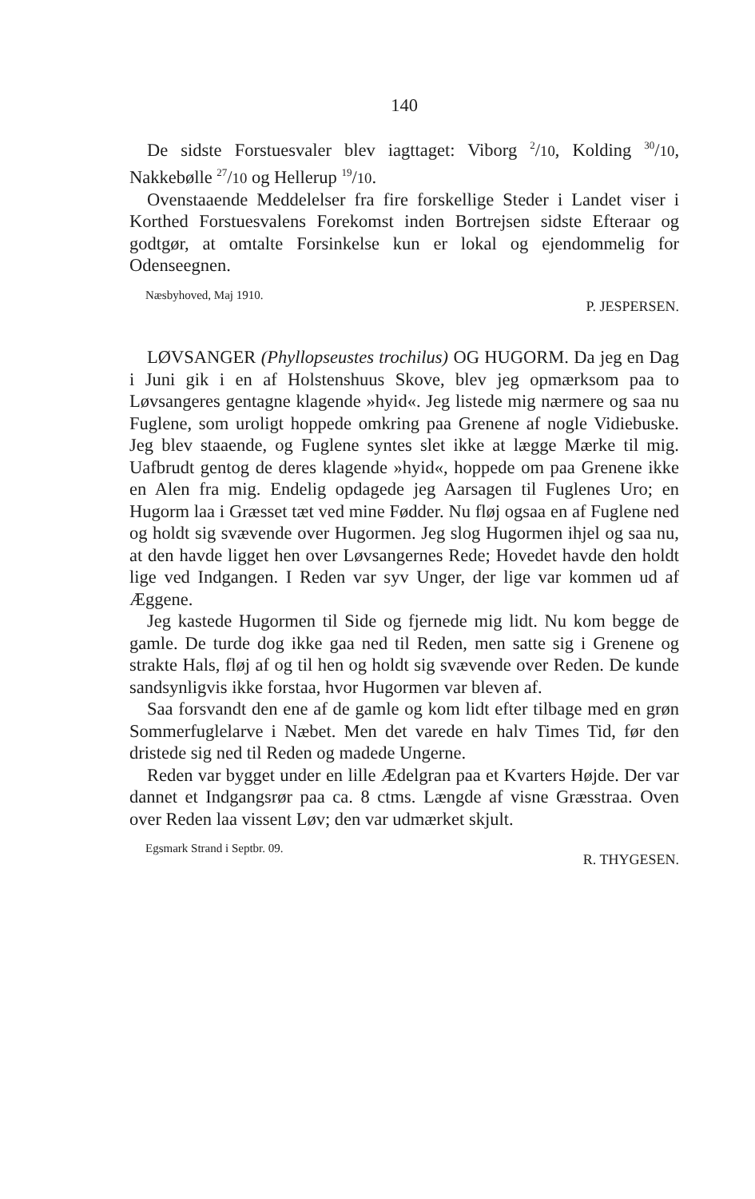140
De sidste Forstuesvaler blev iagttaget: Viborg <sup>2</sup>/10, Kolding <sup>30</sup>/10, Nakkebølle <sup>27</sup>/10 og Hellerup <sup>19</sup>/10.
Ovenstaaende Meddelelser fra fire forskellige Steder i Landet viser i Korthed Forstuesvalens Forekomst inden Bortrejsen sidste Efteraar og godtgør, at omtalte Forsinkelse kun er lokal og ejendommelig for Odenseegnen.
Næsbyhoved, Maj 1910. P. JESPERSEN.
LØVSANGER (Phyllopseustes trochilus) OG HUGORM. Da jeg en Dag i Juni gik i en af Holstenshuus Skove, blev jeg opmærksom paa to Løvsangeres gentagne klagende »hyid«. Jeg listede mig nærmere og saa nu Fuglene, som uroligt hoppede omkring paa Grenene af nogle Vidiebuske. Jeg blev staaende, og Fuglene syntes slet ikke at lægge Mærke til mig. Uafbrudt gentog de deres klagende »hyid«, hoppede om paa Grenene ikke en Alen fra mig. Endelig opdagede jeg Aarsagen til Fuglenes Uro; en Hugorm laa i Græsset tæt ved mine Fødder. Nu fløj ogsaa en af Fuglene ned og holdt sig svævende over Hugormen. Jeg slog Hugormen ihjel og saa nu, at den havde ligget hen over Løvsangernes Rede; Hovedet havde den holdt lige ved Indgangen. I Reden var syv Unger, der lige var kommen ud af Æggene.
Jeg kastede Hugormen til Side og fjernede mig lidt. Nu kom begge de gamle. De turde dog ikke gaa ned til Reden, men satte sig i Grenene og strakte Hals, fløj af og til hen og holdt sig svævende over Reden. De kunde sandsynligvis ikke forstaa, hvor Hugormen var bleven af.
Saa forsvandt den ene af de gamle og kom lidt efter tilbage med en grøn Sommerfuglelarve i Næbet. Men det varede en halv Times Tid, før den dristede sig ned til Reden og madede Ungerne.
Reden var bygget under en lille Ædelgran paa et Kvarters Højde. Der var dannet et Indgangsrør paa ca. 8 ctms. Længde af visne Græsstraa. Oven over Reden laa vissent Løv; den var udmærket skjult.
Egsmark Strand i Septbr. 09. R. THYGESEN.